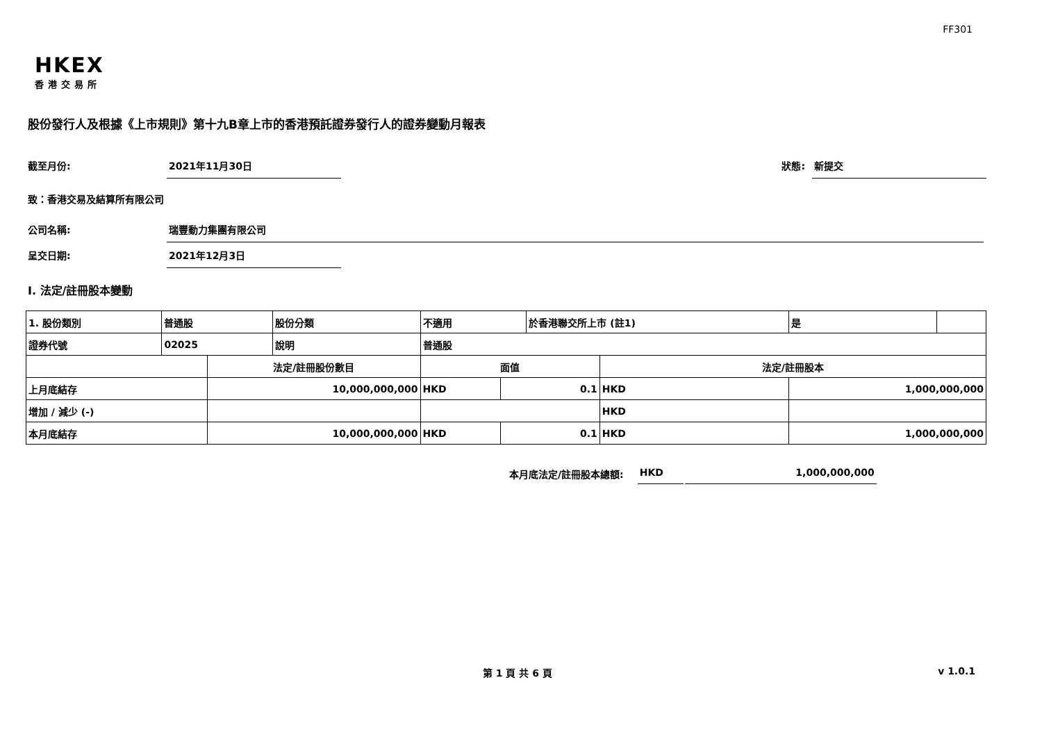FF301
HKEX
香港交易所
股份發行人及根據《上市規則》第十九B章上市的香港預託證券發行人的證券變動月報表
截至月份: 2021年11月30日 狀態: 新提交
致：香港交易及結算所有限公司
公司名稱: 瑞豐動力集團有限公司
呈交日期: 2021年12月3日
I. 法定/註冊股本變動
| 1. 股份類別 | 普通股 | | 股份分類 | 不適用 | | 於香港聯交所上市 (註1) | | 是 | |
| 證券代號 | 02025 | | 說明 | 普通股 | | | | | |
| | | 法定/註冊股份數目 | | 面值 | | | 法定/註冊股本 | | |
| 上月底結存 | | 10,000,000,000 | | HKD | 0.1 | | HKD | 1,000,000,000 | |
| 增加 / 減少 (-) | | | | | | | HKD | | |
| 本月底結存 | | 10,000,000,000 | | HKD | 0.1 | | HKD | 1,000,000,000 | |
本月底法定/註冊股本總額: HKD 1,000,000,000
第 1 頁 共 6 頁 v 1.0.1